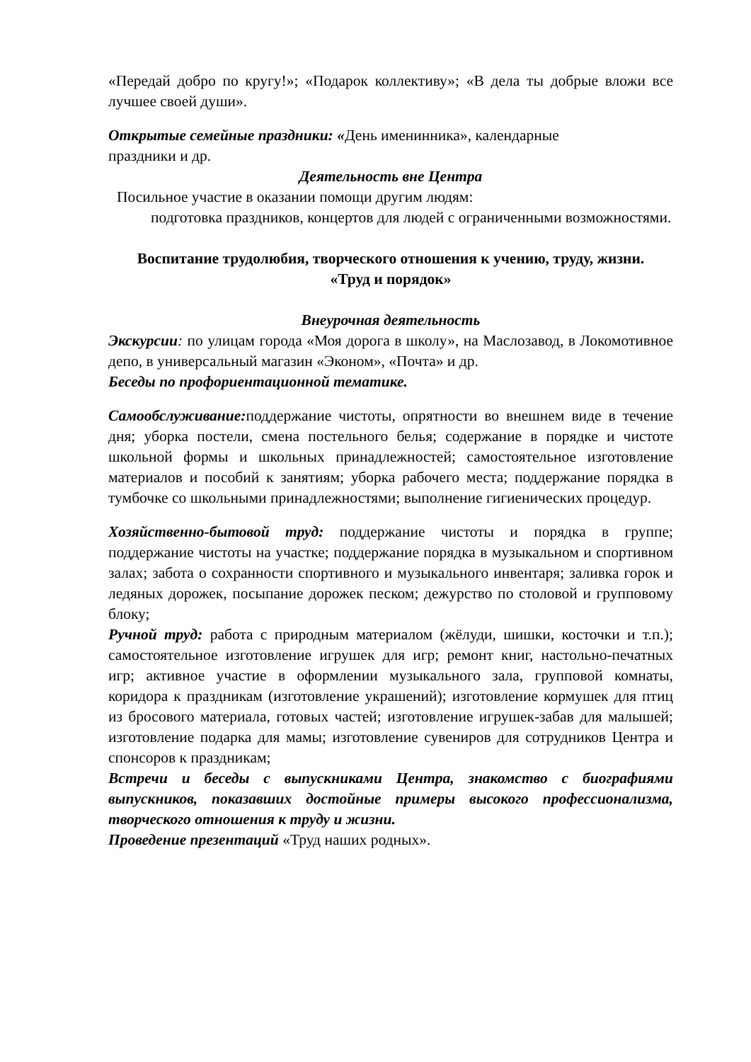«Передай добро по кругу!»; «Подарок коллективу»; «В дела ты добрые вложи все лучшее своей души».
Открытые семейные праздники: «День именинника», календарные
праздники и др.
Деятельность вне Центра
Посильное участие в оказании помощи другим людям:
подготовка праздников, концертов для людей с ограниченными возможностями.
Воспитание трудолюбия, творческого отношения к учению, труду, жизни.
«Труд и порядок»
Внеурочная деятельность
Экскурсии: по улицам города «Моя дорога в школу», на Маслозавод, в Локомотивное депо, в универсальный магазин «Эконом», «Почта» и др.
Беседы по профориентационной тематике.
Самообслуживание: поддержание чистоты, опрятности во внешнем виде в течение дня; уборка постели, смена постельного белья; содержание в порядке и чистоте школьной формы и школьных принадлежностей; самостоятельное изготовление материалов и пособий к занятиям; уборка рабочего места; поддержание порядка в тумбочке со школьными принадлежностями; выполнение гигиенических процедур.
Хозяйственно-бытовой труд: поддержание чистоты и порядка в группе; поддержание чистоты на участке; поддержание порядка в музыкальном и спортивном залах; забота о сохранности спортивного и музыкального инвентаря; заливка горок и ледяных дорожек, посыпание дорожек песком; дежурство по столовой и групповому блоку;
Ручной труд: работа с природным материалом (жёлуди, шишки, косточки и т.п.); самостоятельное изготовление игрушек для игр; ремонт книг, настольно-печатных игр; активное участие в оформлении музыкального зала, групповой комнаты, коридора к праздникам (изготовление украшений); изготовление кормушек для птиц из бросового материала, готовых частей; изготовление игрушек-забав для малышей; изготовление подарка для мамы; изготовление сувениров для сотрудников Центра и спонсоров к праздникам;
Встречи и беседы с выпускниками Центра, знакомство с биографиями выпускников, показавших достойные примеры высокого профессионализма, творческого отношения к труду и жизни.
Проведение презентаций «Труд наших родных».